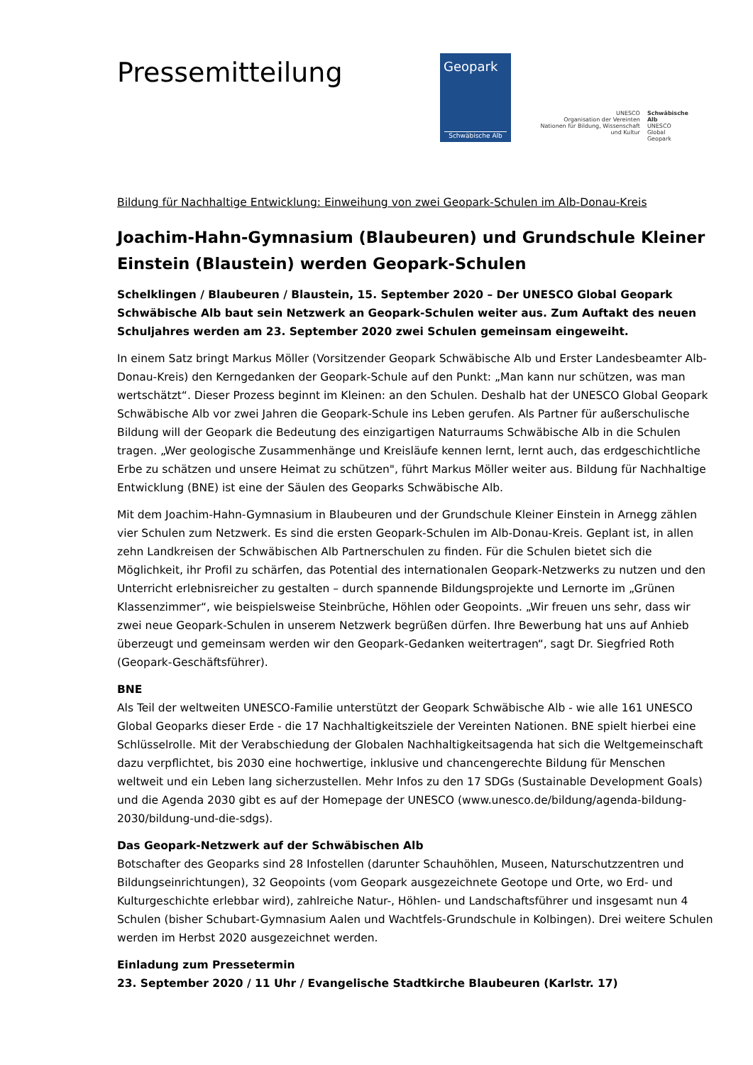Pressemitteilung
Geopark
Schwäbische Alb
UNESCO
Organisation der Vereinten Nationen für Bildung, Wissenschaft und Kultur
Schwäbische Alb
UNESCO
Global Geopark
Bildung für Nachhaltige Entwicklung: Einweihung von zwei Geopark-Schulen im Alb-Donau-Kreis
Joachim-Hahn-Gymnasium (Blaubeuren) und Grundschule Kleiner Einstein (Blaustein) werden Geopark-Schulen
Schelklingen / Blaubeuren / Blaustein, 15. September 2020 – Der UNESCO Global Geopark Schwäbische Alb baut sein Netzwerk an Geopark-Schulen weiter aus. Zum Auftakt des neuen Schuljahres werden am 23. September 2020 zwei Schulen gemeinsam eingeweiht.
In einem Satz bringt Markus Möller (Vorsitzender Geopark Schwäbische Alb und Erster Landesbeamter Alb-Donau-Kreis) den Kerngedanken der Geopark-Schule auf den Punkt: „Man kann nur schützen, was man wertschätzt“. Dieser Prozess beginnt im Kleinen: an den Schulen. Deshalb hat der UNESCO Global Geopark Schwäbische Alb vor zwei Jahren die Geopark-Schule ins Leben gerufen. Als Partner für außerschulische Bildung will der Geopark die Bedeutung des einzigartigen Naturraums Schwäbische Alb in die Schulen tragen. „Wer geologische Zusammenhänge und Kreisläufe kennen lernt, lernt auch, das erdgeschichtliche Erbe zu schätzen und unsere Heimat zu schützen", führt Markus Möller weiter aus. Bildung für Nachhaltige Entwicklung (BNE) ist eine der Säulen des Geoparks Schwäbische Alb.
Mit dem Joachim-Hahn-Gymnasium in Blaubeuren und der Grundschule Kleiner Einstein in Arnegg zählen vier Schulen zum Netzwerk. Es sind die ersten Geopark-Schulen im Alb-Donau-Kreis. Geplant ist, in allen zehn Landkreisen der Schwäbischen Alb Partnerschulen zu finden. Für die Schulen bietet sich die Möglichkeit, ihr Profil zu schärfen, das Potential des internationalen Geopark-Netzwerks zu nutzen und den Unterricht erlebnisreicher zu gestalten – durch spannende Bildungsprojekte und Lernorte im „Grünen Klassenzimmer“, wie beispielsweise Steinbrüche, Höhlen oder Geopoints. „Wir freuen uns sehr, dass wir zwei neue Geopark-Schulen in unserem Netzwerk begrüßen dürfen. Ihre Bewerbung hat uns auf Anhieb überzeugt und gemeinsam werden wir den Geopark-Gedanken weitertragen“, sagt Dr. Siegfried Roth (Geopark-Geschäftsführer).
BNE
Als Teil der weltweiten UNESCO-Familie unterstützt der Geopark Schwäbische Alb - wie alle 161 UNESCO Global Geoparks dieser Erde - die 17 Nachhaltigkeitsziele der Vereinten Nationen. BNE spielt hierbei eine Schlüsselrolle. Mit der Verabschiedung der Globalen Nachhaltigkeitsagenda hat sich die Weltgemeinschaft dazu verpflichtet, bis 2030 eine hochwertige, inklusive und chancengerechte Bildung für Menschen weltweit und ein Leben lang sicherzustellen. Mehr Infos zu den 17 SDGs (Sustainable Development Goals) und die Agenda 2030 gibt es auf der Homepage der UNESCO (www.unesco.de/bildung/agenda-bildung-2030/bildung-und-die-sdgs).
Das Geopark-Netzwerk auf der Schwäbischen Alb
Botschafter des Geoparks sind 28 Infostellen (darunter Schauhöhlen, Museen, Naturschutzzentren und Bildungseinrichtungen), 32 Geopoints (vom Geopark ausgezeichnete Geotope und Orte, wo Erd- und Kulturgeschichte erlebbar wird), zahlreiche Natur-, Höhlen- und Landschaftsführer und insgesamt nun 4 Schulen (bisher Schubart-Gymnasium Aalen und Wachtfels-Grundschule in Kolbingen). Drei weitere Schulen werden im Herbst 2020 ausgezeichnet werden.
Einladung zum Pressetermin
23. September 2020 / 11 Uhr / Evangelische Stadtkirche Blaubeuren (Karlstr. 17)